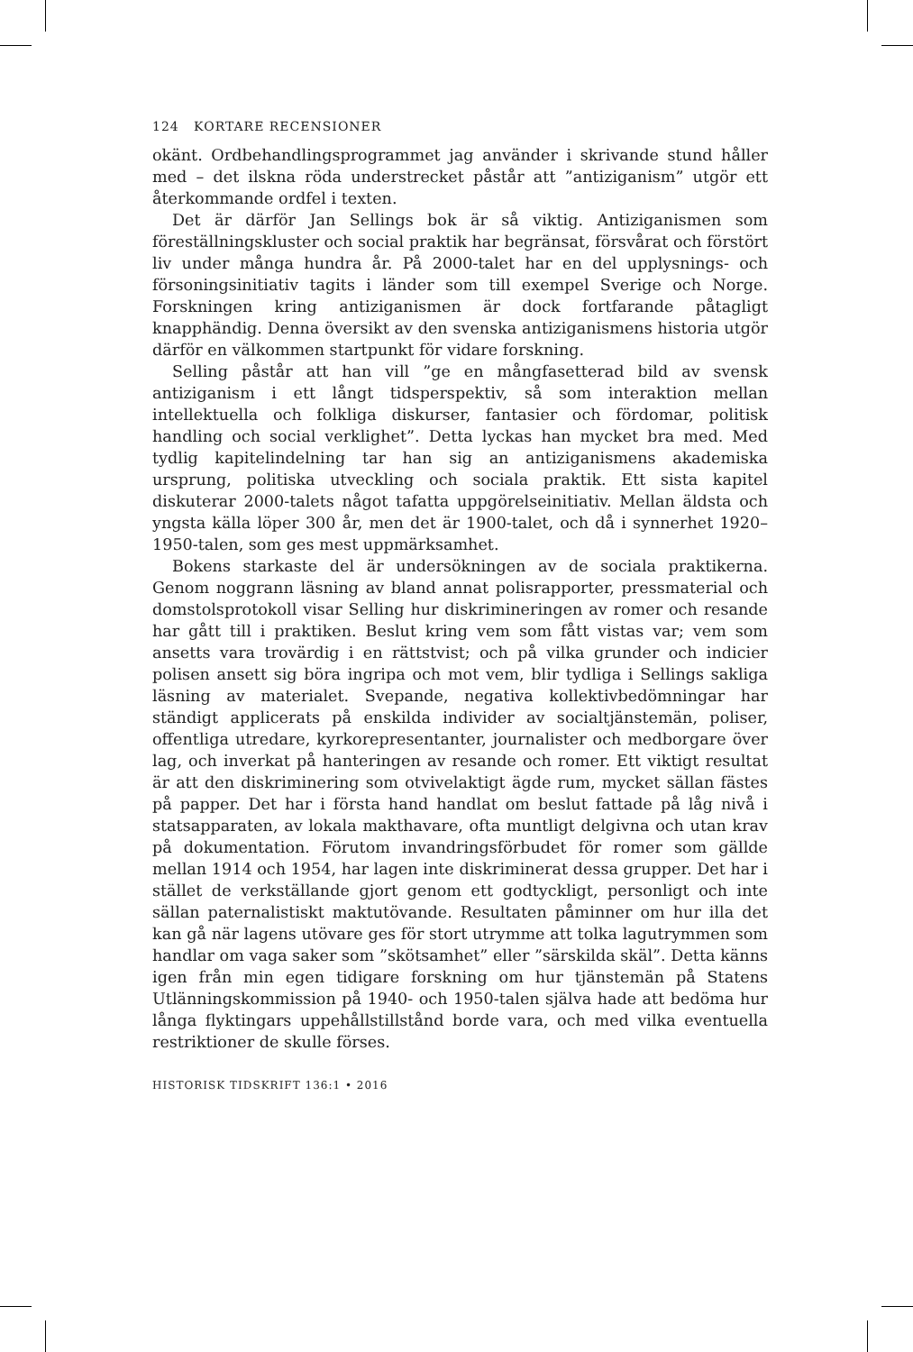124 KORTARE RECENSIONER
okänt. Ordbehandlingsprogrammet jag använder i skrivande stund håller med – det ilskna röda understrecket påstår att ”antiziganism” utgör ett återkommande ordfel i texten.
Det är därför Jan Sellings bok är så viktig. Antiziganismen som föreställningskluster och social praktik har begränsat, försvårat och förstört liv under många hundra år. På 2000-talet har en del upplysnings- och försoningsinitiativ tagits i länder som till exempel Sverige och Norge. Forskningen kring antiziganismen är dock fortfarande påtagligt knapphändig. Denna översikt av den svenska antiziganismens historia utgör därför en välkommen startpunkt för vidare forskning.
Selling påstår att han vill ”ge en mångfasetterad bild av svensk antiziganism i ett långt tidsperspektiv, så som interaktion mellan intellektuella och folkliga diskurser, fantasier och fördomar, politisk handling och social verklighet”. Detta lyckas han mycket bra med. Med tydlig kapitelindelning tar han sig an antiziganismens akademiska ursprung, politiska utveckling och sociala praktik. Ett sista kapitel diskuterar 2000-talets något tafatta uppgörelseinitiativ. Mellan äldsta och yngsta källa löper 300 år, men det är 1900-talet, och då i synnerhet 1920–1950-talen, som ges mest uppmärksamhet.
Bokens starkaste del är undersökningen av de sociala praktikerna. Genom noggrann läsning av bland annat polisrapporter, pressmaterial och domstolsprotokoll visar Selling hur diskrimineringen av romer och resande har gått till i praktiken. Beslut kring vem som fått vistas var; vem som ansetts vara trovärdig i en rättstvist; och på vilka grunder och indicier polisen ansett sig böra ingripa och mot vem, blir tydliga i Sellings sakliga läsning av materialet. Svepande, negativa kollektivbedömningar har ständigt applicerats på enskilda individer av socialtjänstemän, poliser, offentliga utredare, kyrkorepresentanter, journalister och medborgare över lag, och inverkat på hanteringen av resande och romer. Ett viktigt resultat är att den diskriminering som otvivelaktigt ägde rum, mycket sällan fästes på papper. Det har i första hand handlat om beslut fattade på låg nivå i statsapparaten, av lokala makthavare, ofta muntligt delgivna och utan krav på dokumentation. Förutom invandringsförbudet för romer som gällde mellan 1914 och 1954, har lagen inte diskriminerat dessa grupper. Det har i stället de verkställande gjort genom ett godtyckligt, personligt och inte sällan paternalistiskt maktutövande. Resultaten påminner om hur illa det kan gå när lagens utövare ges för stort utrymme att tolka lagutrymmen som handlar om vaga saker som ”skötsamhet” eller ”särskilda skäl”. Detta känns igen från min egen tidigare forskning om hur tjänstemän på Statens Utlänningskommission på 1940- och 1950-talen själva hade att bedöma hur långa flyktingars uppehållstillstånd borde vara, och med vilka eventuella restriktioner de skulle förses.
HISTORISK TIDSKRIFT 136:1 • 2016